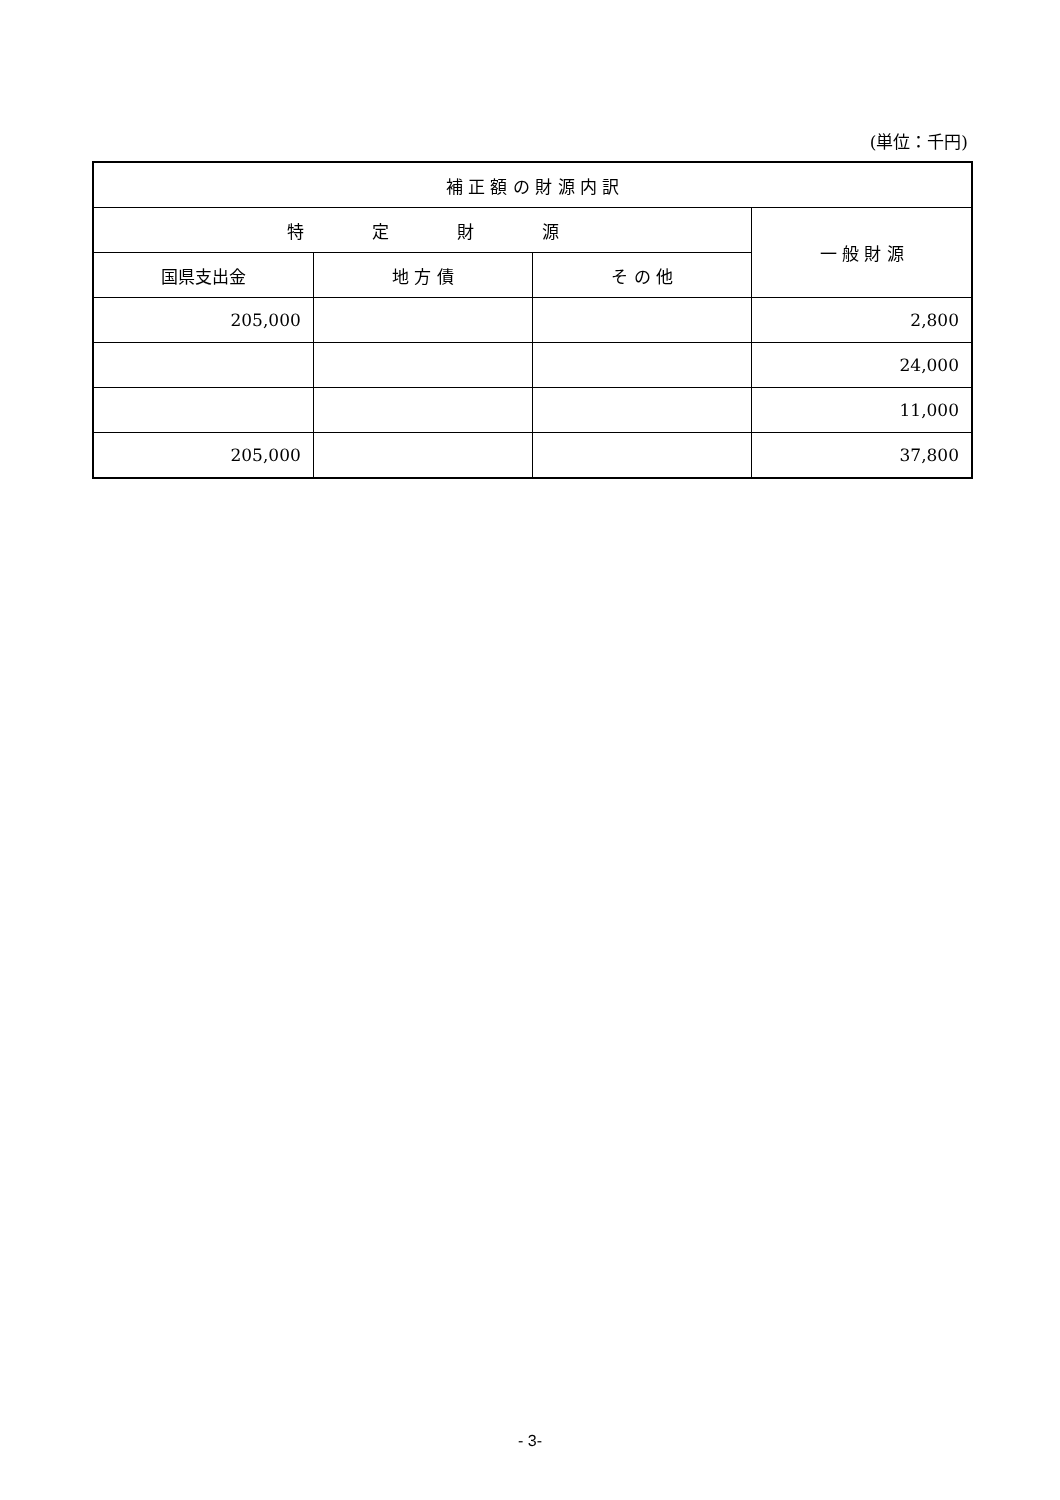(単位：千円)
| 補 正 額 の 財 源 内 訳 | | | |
| --- | --- | --- | --- |
| 特 定 財 源 | | | 一 般 財 源 |
| 国県支出金 | 地 方 債 | そ の 他 | |
| 205,000 | | | 2,800 |
| | | | 24,000 |
| | | | 11,000 |
| 205,000 | | | 37,800 |
- 3-